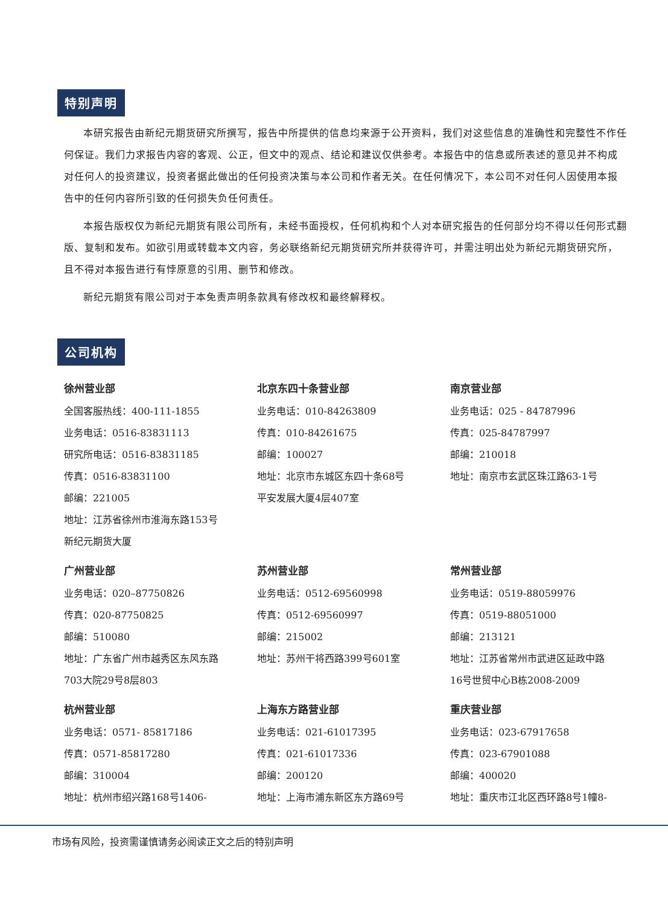特别声明
本研究报告由新纪元期货研究所撰写，报告中所提供的信息均来源于公开资料，我们对这些信息的准确性和完整性不作任何保证。我们力求报告内容的客观、公正，但文中的观点、结论和建议仅供参考。本报告中的信息或所表述的意见并不构成对任何人的投资建议，投资者据此做出的任何投资决策与本公司和作者无关。在任何情况下，本公司不对任何人因使用本报告中的任何内容所引致的任何损失负任何责任。
本报告版权仅为新纪元期货有限公司所有，未经书面授权，任何机构和个人对本研究报告的任何部分均不得以任何形式翻版、复制和发布。如欲引用或转载本文内容，务必联络新纪元期货研究所并获得许可，并需注明出处为新纪元期货研究所，且不得对本报告进行有悖原意的引用、删节和修改。
新纪元期货有限公司对于本免责声明条款具有修改权和最终解释权。
公司机构
徐州营业部
全国客服热线：400-111-1855
业务电话：0516-83831113
研究所电话：0516-83831185
传真：0516-83831100
邮编：221005
地址：江苏省徐州市淮海东路153号
新纪元期货大厦
北京东四十条营业部
业务电话：010-84263809
传真：010-84261675
邮编：100027
地址：北京市东城区东四十条68号
平安发展大厦4层407室
南京营业部
业务电话：025 - 84787996
传真：025-84787997
邮编：210018
地址：南京市玄武区珠江路63-1号
广州营业部
业务电话：020–87750826
传真：020-87750825
邮编：510080
地址：广东省广州市越秀区东风东路
703大院29号8层803
苏州营业部
业务电话：0512-69560998
传真：0512-69560997
邮编：215002
地址：苏州干将西路399号601室
常州营业部
业务电话：0519-88059976
传真：0519-88051000
邮编：213121
地址：江苏省常州市武进区延政中路
16号世贸中心B栋2008-2009
杭州营业部
业务电话：0571- 85817186
传真：0571-85817280
邮编：310004
地址：杭州市绍兴路168号1406-
上海东方路营业部
业务电话：021-61017395
传真：021-61017336
邮编：200120
地址：上海市浦东新区东方路69号
重庆营业部
业务电话：023-67917658
传真：023-67901088
邮编：400020
地址：重庆市江北区西环路8号1幢8-
市场有风险，投资需谨慎请务必阅读正文之后的特别声明